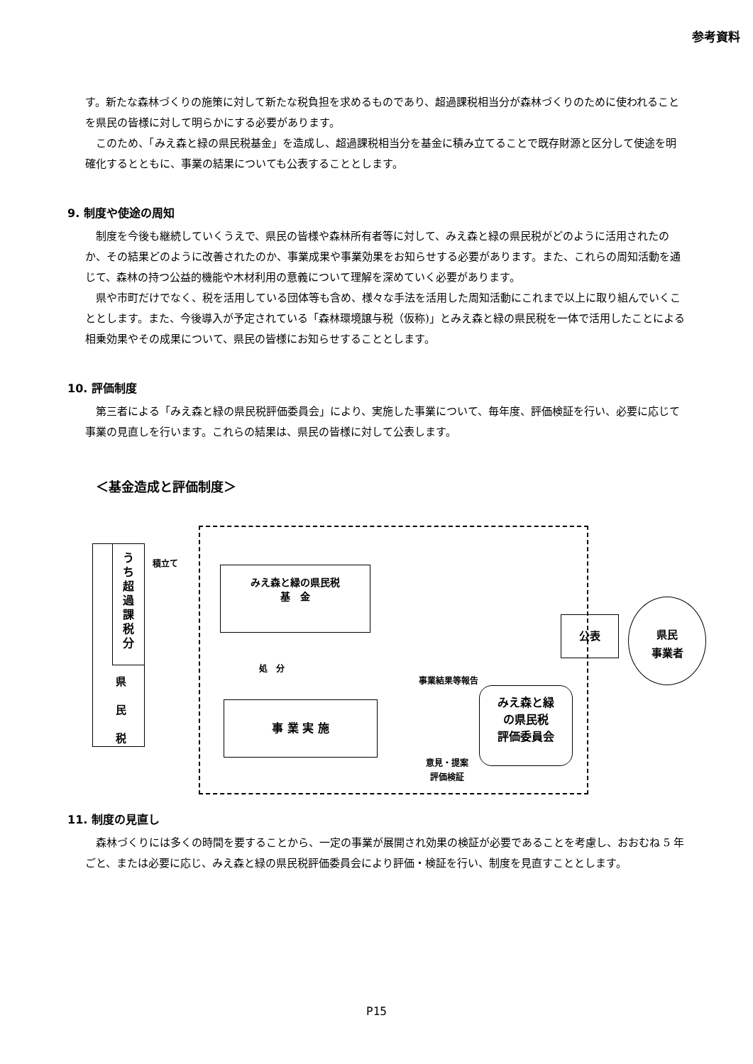参考資料
す。新たな森林づくりの施策に対して新たな税負担を求めるものであり、超過課税相当分が森林づくりのために使われることを県民の皆様に対して明らかにする必要があります。
　このため、「みえ森と緑の県民税基金」を造成し、超過課税相当分を基金に積み立てることで既存財源と区分して使途を明確化するとともに、事業の結果についても公表することとします。
9. 制度や使途の周知
　制度を今後も継続していくうえで、県民の皆様や森林所有者等に対して、みえ森と緑の県民税がどのように活用されたのか、その結果どのように改善されたのか、事業成果や事業効果をお知らせする必要があります。また、これらの周知活動を通じて、森林の持つ公益的機能や木材利用の意義について理解を深めていく必要があります。
　県や市町だけでなく、税を活用している団体等も含め、様々な手法を活用した周知活動にこれまで以上に取り組んでいくこととします。また、今後導入が予定されている「森林環境譲与税（仮称)」とみえ森と緑の県民税を一体で活用したことによる相乗効果やその成果について、県民の皆様にお知らせすることとします。
10. 評価制度
　第三者による「みえ森と緑の県民税評価委員会」により、実施した事業について、毎年度、評価検証を行い、必要に応じて事業の見直しを行います。これらの結果は、県民の皆様に対して公表します。
＜基金造成と評価制度＞
う
ち
超
過
課
税
分
県
民
税
積立て
みえ森と緑の県民税
基　金
処　分
事業結果等報告
事 業 実 施
みえ森と緑
の県民税
評価委員会
意見・提案
評価検証
公表
県民
事業者
11. 制度の見直し
　森林づくりには多くの時間を要することから、一定の事業が展開され効果の検証が必要であることを考慮し、おおむね 5 年ごと、または必要に応じ、みえ森と緑の県民税評価委員会により評価・検証を行い、制度を見直すこととします。
P15